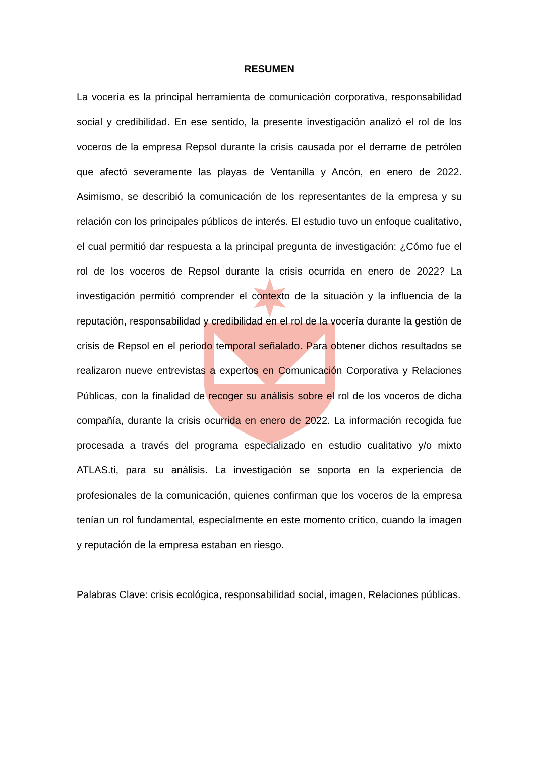RESUMEN
La vocería es la principal herramienta de comunicación corporativa, responsabilidad social y credibilidad. En ese sentido, la presente investigación analizó el rol de los voceros de la empresa Repsol durante la crisis causada por el derrame de petróleo que afectó severamente las playas de Ventanilla y Ancón, en enero de 2022. Asimismo, se describió la comunicación de los representantes de la empresa y su relación con los principales públicos de interés. El estudio tuvo un enfoque cualitativo, el cual permitió dar respuesta a la principal pregunta de investigación: ¿Cómo fue el rol de los voceros de Repsol durante la crisis ocurrida en enero de 2022? La investigación permitió comprender el contexto de la situación y la influencia de la reputación, responsabilidad y credibilidad en el rol de la vocería durante la gestión de crisis de Repsol en el periodo temporal señalado. Para obtener dichos resultados se realizaron nueve entrevistas a expertos en Comunicación Corporativa y Relaciones Públicas, con la finalidad de recoger su análisis sobre el rol de los voceros de dicha compañía, durante la crisis ocurrida en enero de 2022. La información recogida fue procesada a través del programa especializado en estudio cualitativo y/o mixto ATLAS.ti, para su análisis. La investigación se soporta en la experiencia de profesionales de la comunicación, quienes confirman que los voceros de la empresa tenían un rol fundamental, especialmente en este momento crítico, cuando la imagen y reputación de la empresa estaban en riesgo.
Palabras Clave: crisis ecológica, responsabilidad social, imagen, Relaciones públicas.